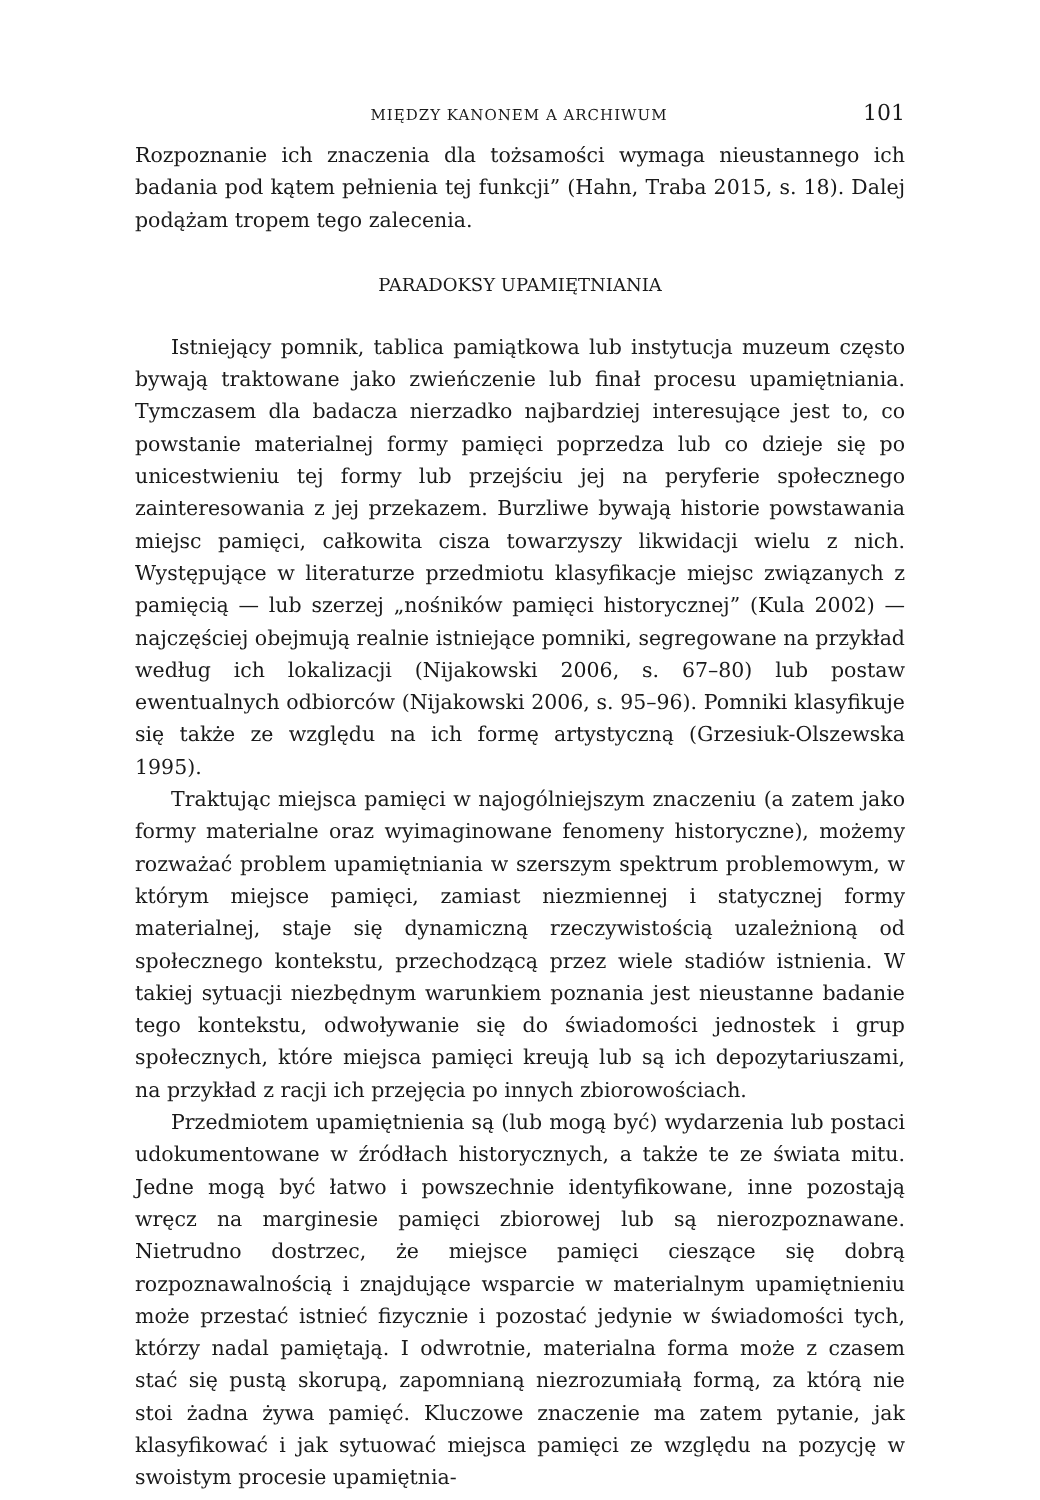MIĘDZY KANONEM A ARCHIWUM 101
Rozpoznanie ich znaczenia dla tożsamości wymaga nieustannego ich badania pod kątem pełnienia tej funkcji” (Hahn, Traba 2015, s. 18). Dalej podążam tropem tego zalecenia.
PARADOKSY UPAMIĘTNIANIA
Istniejący pomnik, tablica pamiątkowa lub instytucja muzeum często bywają traktowane jako zwieńczenie lub finał procesu upamiętniania. Tymczasem dla badacza nierzadko najbardziej interesujące jest to, co powstanie materialnej formy pamięci poprzedza lub co dzieje się po unicestwieniu tej formy lub przejściu jej na peryferie społecznego zainteresowania z jej przekazem. Burzliwe bywają historie powstawania miejsc pamięci, całkowita cisza towarzyszy likwidacji wielu z nich. Występujące w literaturze przedmiotu klasyfikacje miejsc związanych z pamięcią — lub szerzej „nośników pamięci historycznej” (Kula 2002) — najczęściej obejmują realnie istniejące pomniki, segregowane na przykład według ich lokalizacji (Nijakowski 2006, s. 67–80) lub postaw ewentualnych odbiorców (Nijakowski 2006, s. 95–96). Pomniki klasyfikuje się także ze względu na ich formę artystyczną (Grzesiuk-Olszewska 1995).
Traktując miejsca pamięci w najogólniejszym znaczeniu (a zatem jako formy materialne oraz wyimaginowane fenomeny historyczne), możemy rozważać problem upamiętniania w szerszym spektrum problemowym, w którym miejsce pamięci, zamiast niezmiennej i statycznej formy materialnej, staje się dynamiczną rzeczywistością uzależnioną od społecznego kontekstu, przechodzącą przez wiele stadiów istnienia. W takiej sytuacji niezbędnym warunkiem poznania jest nieustanne badanie tego kontekstu, odwoływanie się do świadomości jednostek i grup społecznych, które miejsca pamięci kreują lub są ich depozytariuszami, na przykład z racji ich przejęcia po innych zbiorowościach.
Przedmiotem upamiętnienia są (lub mogą być) wydarzenia lub postaci udokumentowane w źródłach historycznych, a także te ze świata mitu. Jedne mogą być łatwo i powszechnie identyfikowane, inne pozostają wręcz na marginesie pamięci zbiorowej lub są nierozpoznawane. Nietrudno dostrzec, że miejsce pamięci cieszące się dobrą rozpoznawalnością i znajdujące wsparcie w materialnym upamiętnieniu może przestać istnieć fizycznie i pozostać jedynie w świadomości tych, którzy nadal pamiętają. I odwrotnie, materialna forma może z czasem stać się pustą skorupą, zapomnianą niezrozumiałą formą, za którą nie stoi żadna żywa pamięć. Kluczowe znaczenie ma zatem pytanie, jak klasyfikować i jak sytuować miejsca pamięci ze względu na pozycję w swoistym procesie upamiętnia-